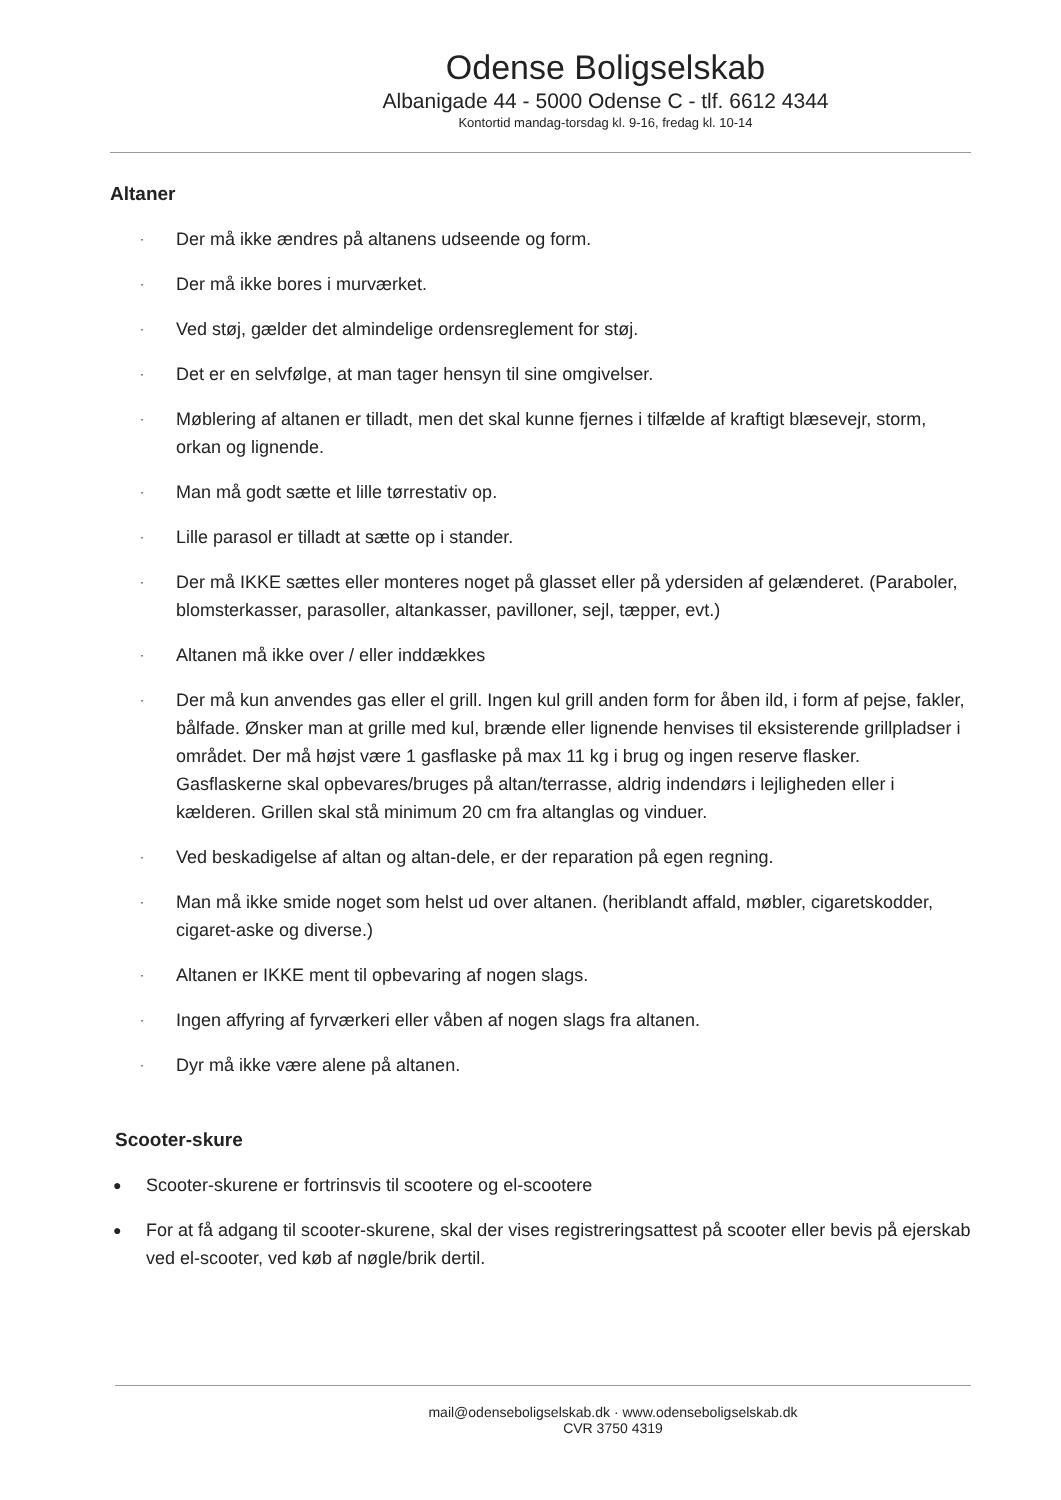Odense Boligselskab
Albanigade 44 - 5000 Odense C - tlf. 6612 4344
Kontortid mandag-torsdag kl. 9-16, fredag kl. 10-14
Altaner
· Der må ikke ændres på altanens udseende og form.
· Der må ikke bores i murværket.
· Ved støj, gælder det almindelige ordensreglement for støj.
· Det er en selvfølge, at man tager hensyn til sine omgivelser.
· Møblering af altanen er tilladt, men det skal kunne fjernes i tilfælde af kraftigt blæsevejr, storm, orkan og lignende.
· Man må godt sætte et lille tørrestativ op.
· Lille parasol er tilladt at sætte op i stander.
· Der må IKKE sættes eller monteres noget på glasset eller på ydersiden af gelænderet. (Paraboler, blomsterkasser, parasoller, altankasser, pavilloner, sejl, tæpper, evt.)
· Altanen må ikke over / eller inddækkes
· Der må kun anvendes gas eller el grill. Ingen kul grill anden form for åben ild, i form af pejse, fakler, bålfade. Ønsker man at grille med kul, brænde eller lignende henvises til eksisterende grillpladser i området. Der må højst være 1 gasflaske på max 11 kg i brug og ingen reserve flasker. Gasflaskerne skal opbevares/bruges på altan/terrasse, aldrig indendørs i lejligheden eller i kælderen. Grillen skal stå minimum 20 cm fra altanglas og vinduer.
· Ved beskadigelse af altan og altan-dele, er der reparation på egen regning.
· Man må ikke smide noget som helst ud over altanen. (heriblandt affald, møbler, cigaretskodder, cigaret-aske og diverse.)
· Altanen er IKKE ment til opbevaring af nogen slags.
· Ingen affyring af fyrværkeri eller våben af nogen slags fra altanen.
· Dyr må ikke være alene på altanen.
Scooter-skure
● Scooter-skurene er fortrinsvis til scootere og el-scootere
● For at få adgang til scooter-skurene, skal der vises registreringsattest på scooter eller bevis på ejerskab ved el-scooter, ved køb af nøgle/brik dertil.
mail@odenseboligselskab.dk · www.odenseboligselskab.dk
CVR 3750 4319